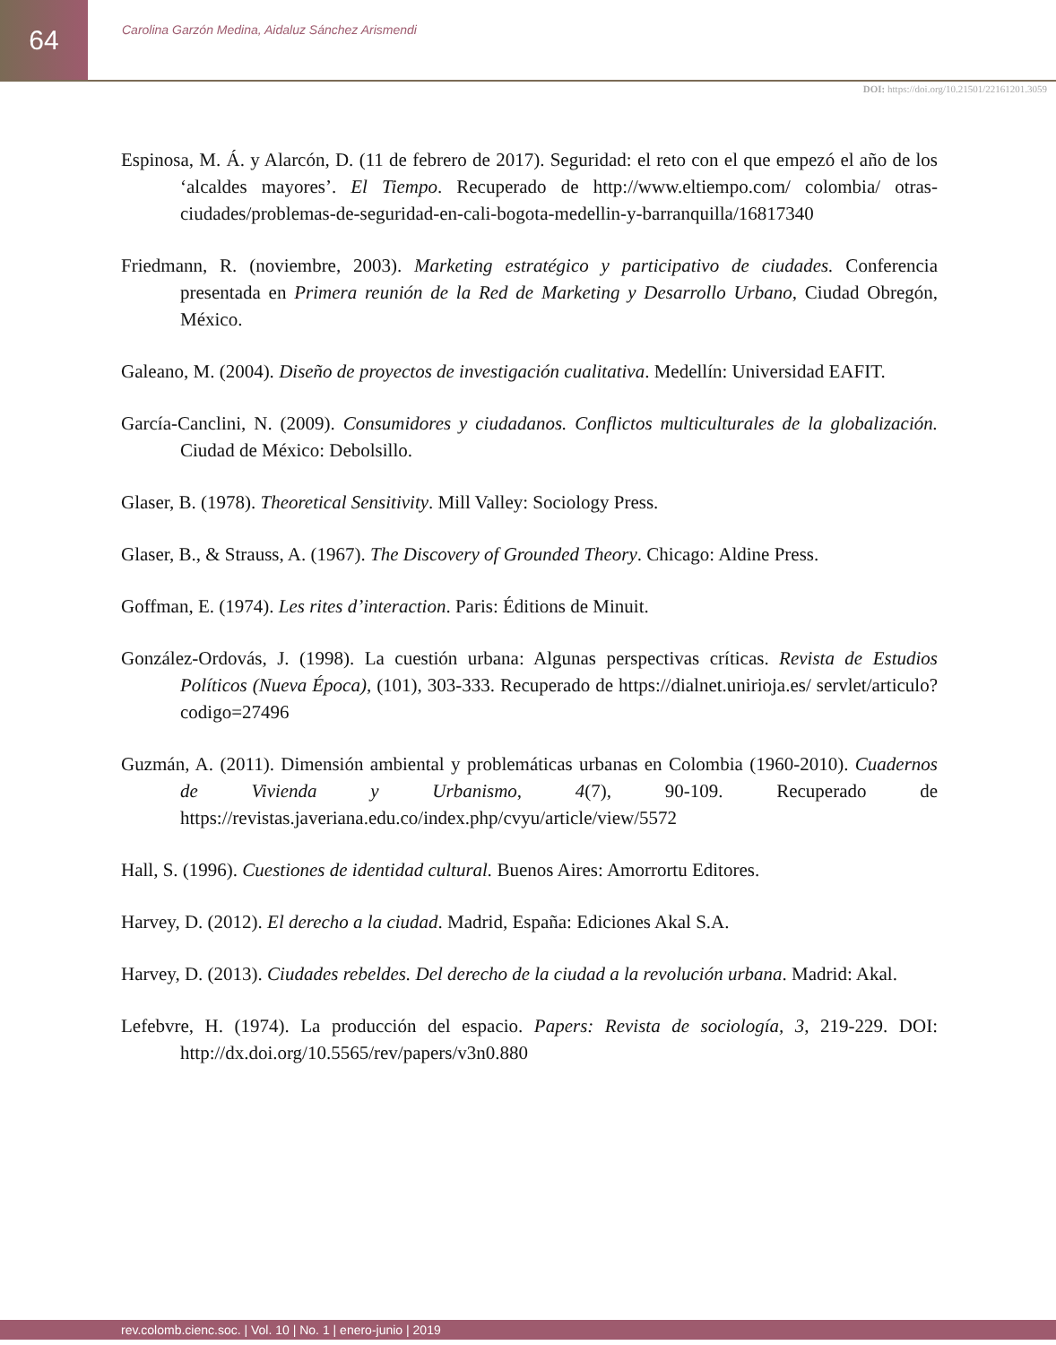64
Carolina Garzón Medina, Aidaluz Sánchez Arismendi
DOI: https://doi.org/10.21501/22161201.3059
Espinosa, M. Á. y Alarcón, D. (11 de febrero de 2017). Seguridad: el reto con el que empezó el año de los ‘alcaldes mayores’. El Tiempo. Recuperado de http://www.eltiempo.com/ colombia/ otras-ciudades/problemas-de-seguridad-en-cali-bogota-medellin-y-barranquilla/16817340
Friedmann, R. (noviembre, 2003). Marketing estratégico y participativo de ciudades. Conferencia presentada en Primera reunión de la Red de Marketing y Desarrollo Urbano, Ciudad Obregón, México.
Galeano, M. (2004). Diseño de proyectos de investigación cualitativa. Medellín: Universidad EAFIT.
García-Canclini, N. (2009). Consumidores y ciudadanos. Conflictos multiculturales de la globalización. Ciudad de México: Debolsillo.
Glaser, B. (1978). Theoretical Sensitivity. Mill Valley: Sociology Press.
Glaser, B., & Strauss, A. (1967). The Discovery of Grounded Theory. Chicago: Aldine Press.
Goffman, E. (1974). Les rites d’interaction. Paris: Éditions de Minuit.
González-Ordovás, J. (1998). La cuestión urbana: Algunas perspectivas críticas. Revista de Estudios Políticos (Nueva Época), (101), 303-333. Recuperado de https://dialnet.unirioja.es/ servlet/articulo?codigo=27496
Guzmán, A. (2011). Dimensión ambiental y problemáticas urbanas en Colombia (1960-2010). Cuadernos de Vivienda y Urbanismo, 4(7), 90-109. Recuperado de https://revistas.javeriana.edu.co/index.php/cvyu/article/view/5572
Hall, S. (1996). Cuestiones de identidad cultural. Buenos Aires: Amorrortu Editores.
Harvey, D. (2012). El derecho a la ciudad. Madrid, España: Ediciones Akal S.A.
Harvey, D. (2013). Ciudades rebeldes. Del derecho de la ciudad a la revolución urbana. Madrid: Akal.
Lefebvre, H. (1974). La producción del espacio. Papers: Revista de sociología, 3, 219-229. DOI: http://dx.doi.org/10.5565/rev/papers/v3n0.880
rev.colomb.cienc.soc. | Vol. 10 | No. 1 | enero-junio | 2019